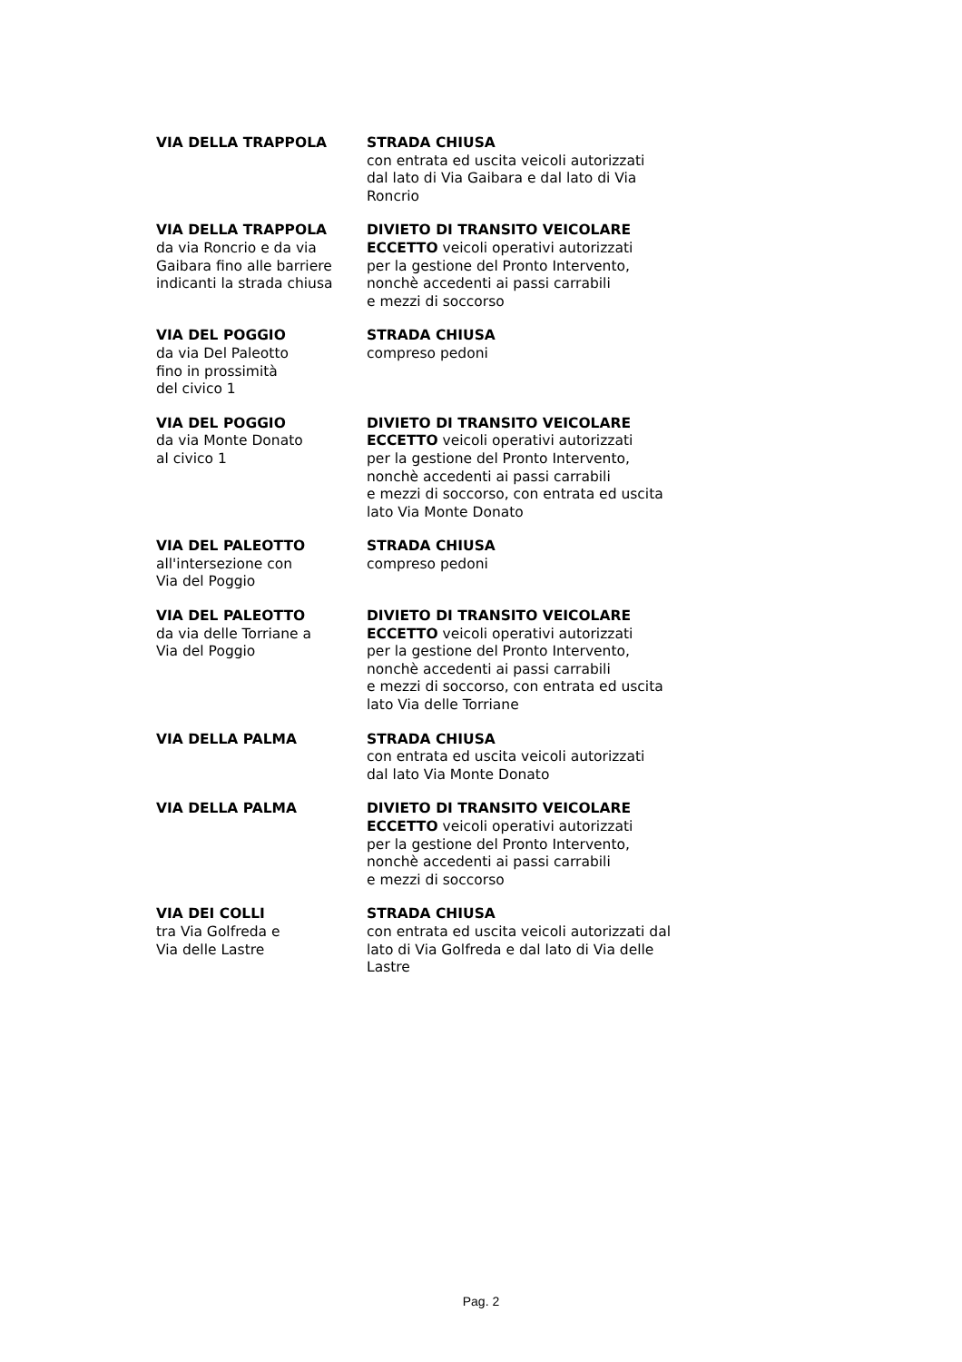| VIA DELLA TRAPPOLA | STRADA CHIUSA con entrata ed uscita veicoli autorizzati dal lato di Via Gaibara e dal lato di Via Roncrio |
| VIA DELLA TRAPPOLA da via Roncrio e da via Gaibara fino alle barriere indicanti la strada chiusa | DIVIETO DI TRANSITO VEICOLARE ECCETTO veicoli operativi autorizzati per la gestione del Pronto Intervento, nonchè accedenti ai passi carrabili e mezzi di soccorso |
| VIA DEL POGGIO da via Del Paleotto fino in prossimità del civico 1 | STRADA CHIUSA compreso pedoni |
| VIA DEL POGGIO da via Monte Donato al civico 1 | DIVIETO DI TRANSITO VEICOLARE ECCETTO veicoli operativi autorizzati per la gestione del Pronto Intervento, nonchè accedenti ai passi carrabili e mezzi di soccorso, con entrata ed uscita lato Via Monte Donato |
| VIA DEL PALEOTTO all'intersezione con Via del Poggio | STRADA CHIUSA compreso pedoni |
| VIA DEL PALEOTTO da via delle Torriane a Via del Poggio | DIVIETO DI TRANSITO VEICOLARE ECCETTO veicoli operativi autorizzati per la gestione del Pronto Intervento, nonchè accedenti ai passi carrabili e mezzi di soccorso, con entrata ed uscita lato Via delle Torriane |
| VIA DELLA PALMA | STRADA CHIUSA con entrata ed uscita veicoli autorizzati dal lato Via Monte Donato |
| VIA DELLA PALMA | DIVIETO DI TRANSITO VEICOLARE ECCETTO veicoli operativi autorizzati per la gestione del Pronto Intervento, nonchè accedenti ai passi carrabili e mezzi di soccorso |
| VIA DEI COLLI tra Via Golfreda e Via delle Lastre | STRADA CHIUSA con entrata ed uscita veicoli autorizzati dal lato di Via Golfreda e dal lato di Via delle Lastre |
Pag. 2